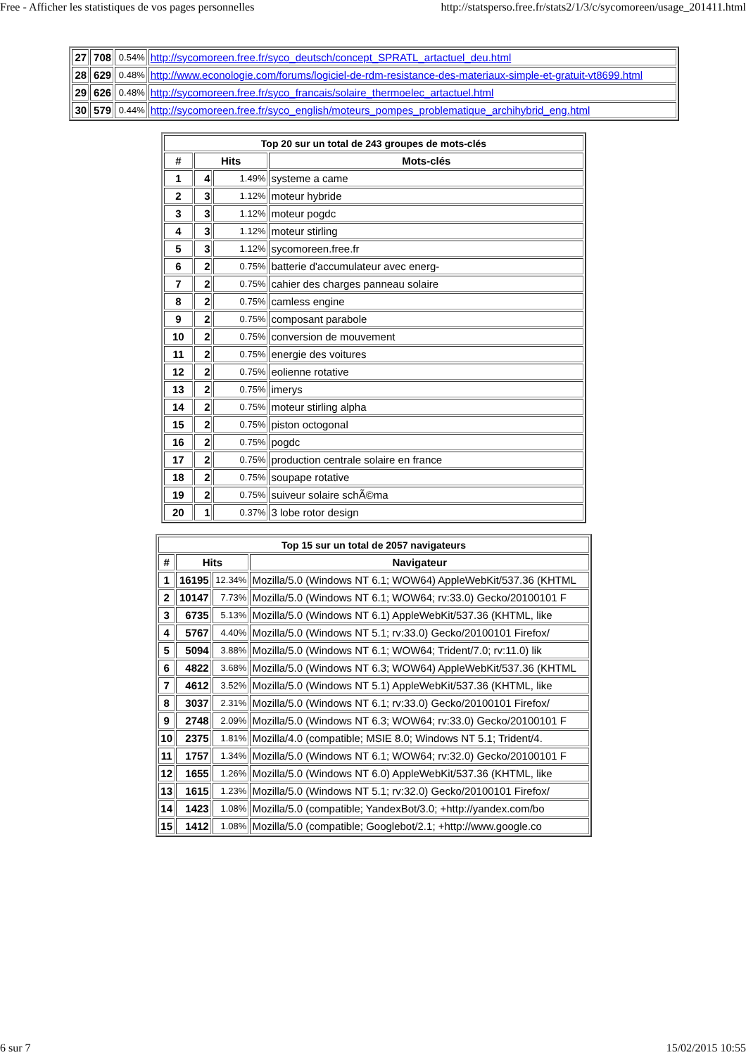Free - Afficher les statistiques de vos pages personnelles http://statsperso.free.fr/stats2/1/3/c/sycomoreen/usage_201411.html
| 27 | 708 | 0.54% | http://sycomoreen.free.fr/syco_deutsch/concept_SPRATL_artactuel_deu.html |
| 28 | 629 | 0.48% | http://www.econologie.com/forums/logiciel-de-rdm-resistance-des-materiaux-simple-et-gratuit-vt8699.html |
| 29 | 626 | 0.48% | http://sycomoreen.free.fr/syco_francais/solaire_thermoelec_artactuel.html |
| 30 | 579 | 0.44% | http://sycomoreen.free.fr/syco_english/moteurs_pompes_problematique_archihybrid_eng.html |
| Top 20 sur un total de 243 groupes de mots-clés | | | |
| --- | --- | --- | --- |
| # | Hits | | Mots-clés |
| 1 | 4 | 1.49% | systeme a came |
| 2 | 3 | 1.12% | moteur hybride |
| 3 | 3 | 1.12% | moteur pogdc |
| 4 | 3 | 1.12% | moteur stirling |
| 5 | 3 | 1.12% | sycomoreen.free.fr |
| 6 | 2 | 0.75% | batterie d'accumulateur avec energ- |
| 7 | 2 | 0.75% | cahier des charges panneau solaire |
| 8 | 2 | 0.75% | camless engine |
| 9 | 2 | 0.75% | composant parabole |
| 10 | 2 | 0.75% | conversion de mouvement |
| 11 | 2 | 0.75% | energie des voitures |
| 12 | 2 | 0.75% | eolienne rotative |
| 13 | 2 | 0.75% | imerys |
| 14 | 2 | 0.75% | moteur stirling alpha |
| 15 | 2 | 0.75% | piston octogonal |
| 16 | 2 | 0.75% | pogdc |
| 17 | 2 | 0.75% | production centrale solaire en france |
| 18 | 2 | 0.75% | soupape rotative |
| 19 | 2 | 0.75% | suiveur solaire schÃ©ma |
| 20 | 1 | 0.37% | 3 lobe rotor design |
| Top 15 sur un total de 2057 navigateurs | | | |
| --- | --- | --- | --- |
| # | Hits | | Navigateur |
| 1 | 16195 | 12.34% | Mozilla/5.0 (Windows NT 6.1; WOW64) AppleWebKit/537.36 (KHTML |
| 2 | 10147 | 7.73% | Mozilla/5.0 (Windows NT 6.1; WOW64; rv:33.0) Gecko/20100101 F |
| 3 | 6735 | 5.13% | Mozilla/5.0 (Windows NT 6.1) AppleWebKit/537.36 (KHTML, like |
| 4 | 5767 | 4.40% | Mozilla/5.0 (Windows NT 5.1; rv:33.0) Gecko/20100101 Firefox/ |
| 5 | 5094 | 3.88% | Mozilla/5.0 (Windows NT 6.1; WOW64; Trident/7.0; rv:11.0) lik |
| 6 | 4822 | 3.68% | Mozilla/5.0 (Windows NT 6.3; WOW64) AppleWebKit/537.36 (KHTML |
| 7 | 4612 | 3.52% | Mozilla/5.0 (Windows NT 5.1) AppleWebKit/537.36 (KHTML, like |
| 8 | 3037 | 2.31% | Mozilla/5.0 (Windows NT 6.1; rv:33.0) Gecko/20100101 Firefox/ |
| 9 | 2748 | 2.09% | Mozilla/5.0 (Windows NT 6.3; WOW64; rv:33.0) Gecko/20100101 F |
| 10 | 2375 | 1.81% | Mozilla/4.0 (compatible; MSIE 8.0; Windows NT 5.1; Trident/4. |
| 11 | 1757 | 1.34% | Mozilla/5.0 (Windows NT 6.1; WOW64; rv:32.0) Gecko/20100101 F |
| 12 | 1655 | 1.26% | Mozilla/5.0 (Windows NT 6.0) AppleWebKit/537.36 (KHTML, like |
| 13 | 1615 | 1.23% | Mozilla/5.0 (Windows NT 5.1; rv:32.0) Gecko/20100101 Firefox/ |
| 14 | 1423 | 1.08% | Mozilla/5.0 (compatible; YandexBot/3.0; +http://yandex.com/bo |
| 15 | 1412 | 1.08% | Mozilla/5.0 (compatible; Googlebot/2.1; +http://www.google.co |
6 sur 7 15/02/2015 10:55